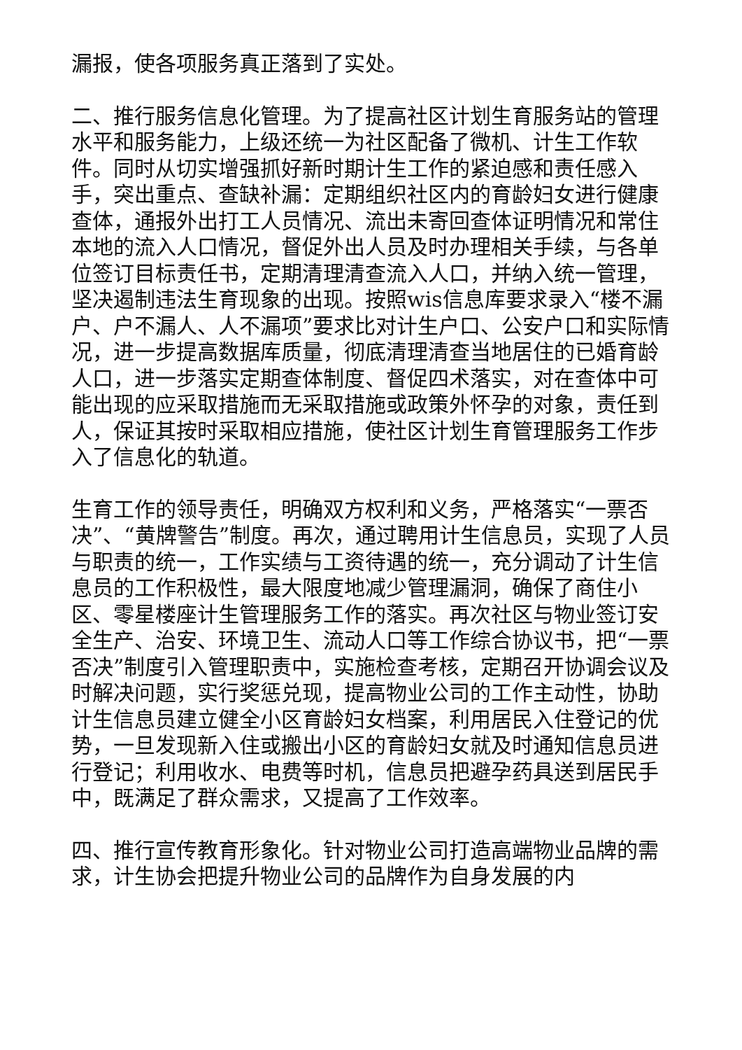漏报，使各项服务真正落到了实处。
二、推行服务信息化管理。为了提高社区计划生育服务站的管理水平和服务能力，上级还统一为社区配备了微机、计生工作软件。同时从切实增强抓好新时期计生工作的紧迫感和责任感入手，突出重点、查缺补漏：定期组织社区内的育龄妇女进行健康查体，通报外出打工人员情况、流出未寄回查体证明情况和常住本地的流入人口情况，督促外出人员及时办理相关手续，与各单位签订目标责任书，定期清理清查流入人口，并纳入统一管理，坚决遏制违法生育现象的出现。按照wis信息库要求录入“楼不漏户、户不漏人、人不漏项”要求比对计生户口、公安户口和实际情况，进一步提高数据库质量，彻底清理清查当地居住的已婚育龄人口，进一步落实定期查体制度、督促四术落实，对在查体中可能出现的应采取措施而无采取措施或政策外怀孕的对象，责任到人，保证其按时采取相应措施，使社区计划生育管理服务工作步入了信息化的轨道。
生育工作的领导责任，明确双方权利和义务，严格落实“一票否决”、“黄牌警告”制度。再次，通过聘用计生信息员，实现了人员与职责的统一，工作实绩与工资待遇的统一，充分调动了计生信息员的工作积极性，最大限度地减少管理漏洞，确保了商住小区、零星楼座计生管理服务工作的落实。再次社区与物业签订安全生产、治安、环境卫生、流动人口等工作综合协议书，把“一票否决”制度引入管理职责中，实施检查考核，定期召开协调会议及时解决问题，实行奖惩兑现，提高物业公司的工作主动性，协助计生信息员建立健全小区育龄妇女档案，利用居民入住登记的优势，一旦发现新入住或搬出小区的育龄妇女就及时通知信息员进行登记；利用收水、电费等时机，信息员把避孕药具送到居民手中，既满足了群众需求，又提高了工作效率。
四、推行宣传教育形象化。针对物业公司打造高端物业品牌的需求，计生协会把提升物业公司的品牌作为自身发展的内